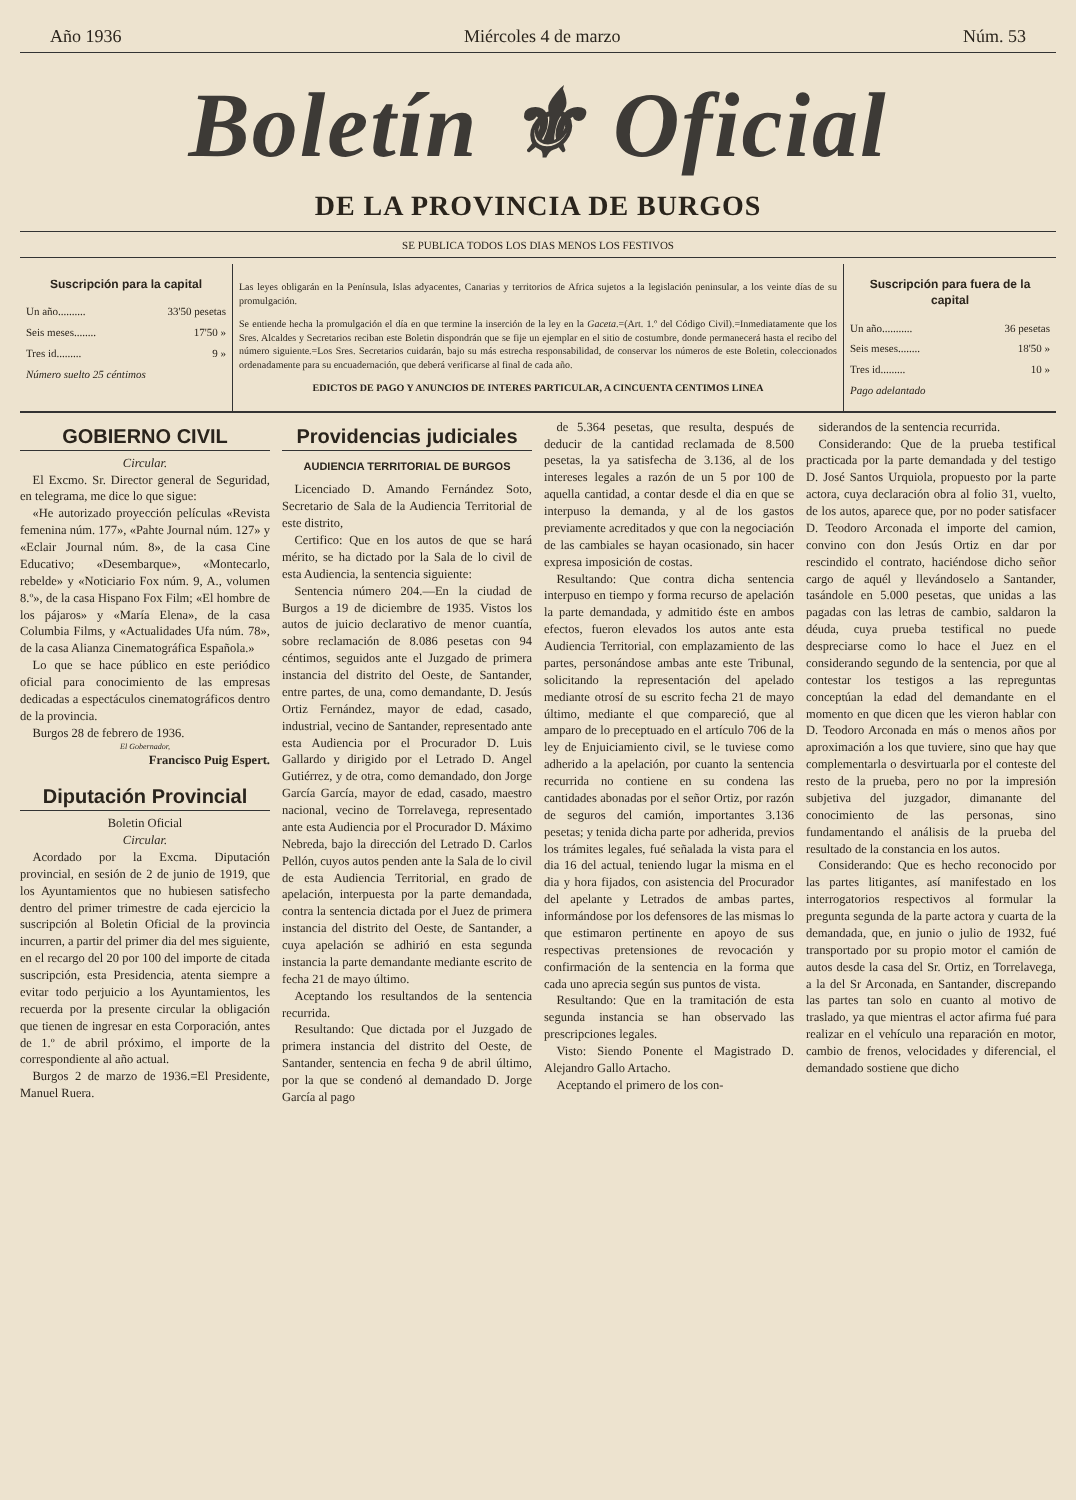Año 1936 Miércoles 4 de marzo Núm. 53
Boletín ⚜ Oficial
DE LA PROVINCIA DE BURGOS
SE PUBLICA TODOS LOS DIAS MENOS LOS FESTIVOS
Suscripción para la capital
Un año.......... 33'50 pesetas
Seis meses........ 17'50 »
Tres id......... 9 »
Número suelto 25 céntimos
Las leyes obligarán en la Península, Islas adyacentes, Canarias y territorios de Africa sujetos a la legislación peninsular, a los veinte días de su promulgación.
Se entiende hecha la promulgación el día en que termine la inserción de la ley en la Gaceta.=(Art. 1.º del Código Civil).=Inmediatamente que los Sres. Alcaldes y Secretarios reciban este Boletin dispondrán que se fije un ejemplar en el sitio de costumbre, donde permanecerá hasta el recibo del número siguiente.=Los Sres. Secretarios cuidarán, bajo su más estrecha responsabilidad, de conservar los números de este Boletin, coleccionados ordenadamente para su encuadernación, que deberá verificarse al final de cada año.
EDICTOS DE PAGO Y ANUNCIOS DE INTERES PARTICULAR, A CINCUENTA CENTIMOS LINEA
Suscripción para fuera de la capital
Un año........... 36 pesetas
Seis meses........ 18'50 »
Tres id......... 10 »
Pago adelantado
GOBIERNO CIVIL
Circular.
El Excmo. Sr. Director general de Seguridad, en telegrama, me dice lo que sigue:
«He autorizado proyección películas «Revista femenina núm. 177», «Pahte Journal núm. 127» y «Eclair Journal núm. 8», de la casa Cine Educativo; «Desembarque», «Montecarlo, rebelde» y «Noticiario Fox núm. 9, A., volumen 8.º», de la casa Hispano Fox Film; «El hombre de los pájaros» y «María Elena», de la casa Columbia Films, y «Actualidades Ufa núm. 78», de la casa Alianza Cinematográfica Española.»
Lo que se hace público en este periódico oficial para conocimiento de las empresas dedicadas a espectáculos cinematográficos dentro de la provincia.
Burgos 28 de febrero de 1936.
El Gobernador,
Francisco Puig Espert.
Diputación Provincial
Boletin Oficial
Circular.
Acordado por la Excma. Diputación provincial, en sesión de 2 de junio de 1919, que los Ayuntamientos que no hubiesen satisfecho dentro del primer trimestre de cada ejercicio la suscripción al Boletin Oficial de la provincia incurren, a partir del primer dia del mes siguiente, en el recargo del 20 por 100 del importe de citada suscripción, esta Presidencia, atenta siempre a evitar todo perjuicio a los Ayuntamientos, les recuerda por la presente circular la obligación que tienen de ingresar en esta Corporación, antes de 1.º de abril próximo, el importe de la correspondiente al año actual.
Burgos 2 de marzo de 1936.=El Presidente, Manuel Ruera.
Providencias judiciales
AUDIENCIA TERRITORIAL DE BURGOS
Licenciado D. Amando Fernández Soto, Secretario de Sala de la Audiencia Territorial de este distrito,
Certifico: Que en los autos de que se hará mérito, se ha dictado por la Sala de lo civil de esta Audiencia, la sentencia siguiente:
Sentencia número 204.—En la ciudad de Burgos a 19 de diciembre de 1935. Vistos los autos de juicio declarativo de menor cuantía, sobre reclamación de 8.086 pesetas con 94 céntimos, seguidos ante el Juzgado de primera instancia del distrito del Oeste, de Santander, entre partes, de una, como demandante, D. Jesús Ortiz Fernández, mayor de edad, casado, industrial, vecino de Santander, representado ante esta Audiencia por el Procurador D. Luis Gallardo y dirigido por el Letrado D. Angel Gutiérrez, y de otra, como demandado, don Jorge García García, mayor de edad, casado, maestro nacional, vecino de Torrelavega, representado ante esta Audiencia por el Procurador D. Máximo Nebreda, bajo la dirección del Letrado D. Carlos Pellón, cuyos autos penden ante la Sala de lo civil de esta Audiencia Territorial, en grado de apelación, interpuesta por la parte demandada, contra la sentencia dictada por el Juez de primera instancia del distrito del Oeste, de Santander, a cuya apelación se adhirió en esta segunda instancia la parte demandante mediante escrito de fecha 21 de mayo último.
Aceptando los resultandos de la sentencia recurrida.
Resultando: Que dictada por el Juzgado de primera instancia del distrito del Oeste, de Santander, sentencia en fecha 9 de abril último, por la que se condenó al demandado D. Jorge García al pago
de 5.364 pesetas, que resulta, después de deducir de la cantidad reclamada de 8.500 pesetas, la ya satisfecha de 3.136, al de los intereses legales a razón de un 5 por 100 de aquella cantidad, a contar desde el dia en que se interpuso la demanda, y al de los gastos previamente acreditados y que con la negociación de las cambiales se hayan ocasionado, sin hacer expresa imposición de costas.
Resultando: Que contra dicha sentencia interpuso en tiempo y forma recurso de apelación la parte demandada, y admitido éste en ambos efectos, fueron elevados los autos ante esta Audiencia Territorial, con emplazamiento de las partes, personándose ambas ante este Tribunal, solicitando la representación del apelado mediante otrosí de su escrito fecha 21 de mayo último, mediante el que compareció, que al amparo de lo preceptuado en el artículo 706 de la ley de Enjuiciamiento civil, se le tuviese como adherido a la apelación, por cuanto la sentencia recurrida no contiene en su condena las cantidades abonadas por el señor Ortiz, por razón de seguros del camión, importantes 3.136 pesetas; y tenida dicha parte por adherida, previos los trámites legales, fué señalada la vista para el dia 16 del actual, teniendo lugar la misma en el dia y hora fijados, con asistencia del Procurador del apelante y Letrados de ambas partes, informándose por los defensores de las mismas lo que estimaron pertinente en apoyo de sus respectivas pretensiones de revocación y confirmación de la sentencia en la forma que cada uno aprecia según sus puntos de vista.
Resultando: Que en la tramitación de esta segunda instancia se han observado las prescripciones legales.
Visto: Siendo Ponente el Magistrado D. Alejandro Gallo Artacho.
Aceptando el primero de los con-
siderandos de la sentencia recurrida.
Considerando: Que de la prueba testifical practicada por la parte demandada y del testigo D. José Santos Urquiola, propuesto por la parte actora, cuya declaración obra al folio 31, vuelto, de los autos, aparece que, por no poder satisfacer D. Teodoro Arconada el importe del camion, convino con don Jesús Ortiz en dar por rescindido el contrato, haciéndose dicho señor cargo de aquél y llevándoselo a Santander, tasándole en 5.000 pesetas, que unidas a las pagadas con las letras de cambio, saldaron la déuda, cuya prueba testifical no puede despreciarse como lo hace el Juez en el considerando segundo de la sentencia, por que al contestar los testigos a las repreguntas conceptúan la edad del demandante en el momento en que dicen que les vieron hablar con D. Teodoro Arconada en más o menos años por aproximación a los que tuviere, sino que hay que complementarla o desvirtuarla por el conteste del resto de la prueba, pero no por la impresión subjetiva del juzgador, dimanante del conocimiento de las personas, sino fundamentando el análisis de la prueba del resultado de la constancia en los autos.
Considerando: Que es hecho reconocido por las partes litigantes, así manifestado en los interrogatorios respectivos al formular la pregunta segunda de la parte actora y cuarta de la demandada, que, en junio o julio de 1932, fué transportado por su propio motor el camión de autos desde la casa del Sr. Ortiz, en Torrelavega, a la del Sr Arconada, en Santander, discrepando las partes tan solo en cuanto al motivo de traslado, ya que mientras el actor afirma fué para realizar en el vehículo una reparación en motor, cambio de frenos, velocidades y diferencial, el demandado sostiene que dicho